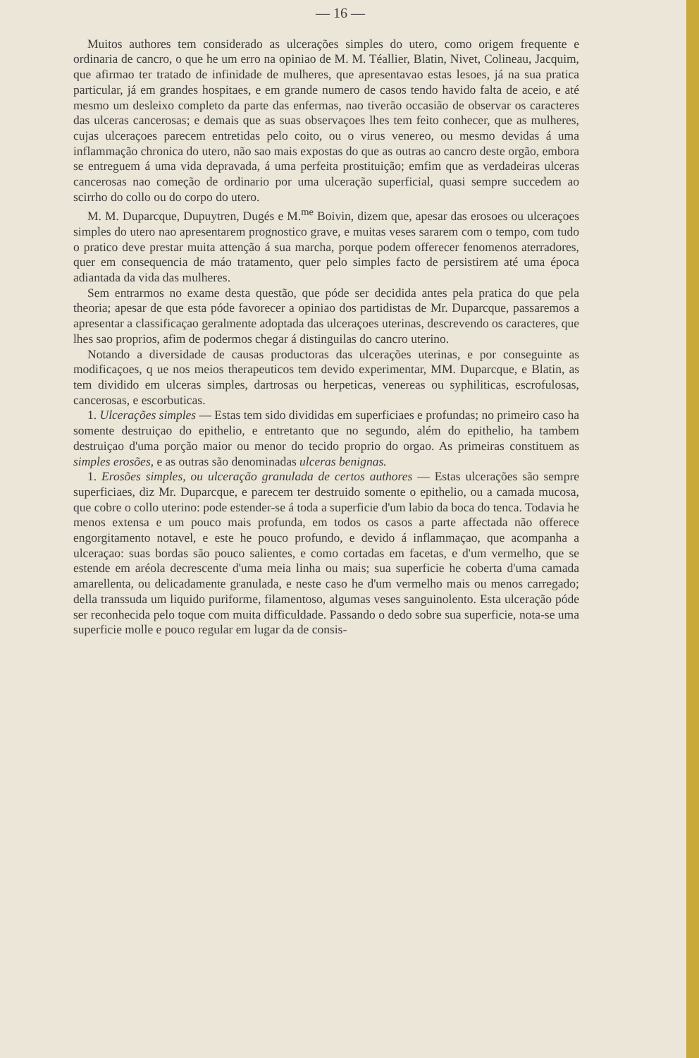— 16 —
Muitos authores tem considerado as ulcerações simples do utero, como origem frequente e ordinaria de cancro, o que he um erro na opiniao de M. M. Téallier, Blatin, Nivet, Colineau, Jacquim, que afirmao ter tratado de infinidade de mulheres, que apresentavao estas lesoes, já na sua pratica particular, já em grandes hospitaes, e em grande numero de casos tendo havido falta de aceio, e até mesmo um desleixo completo da parte das enfermas, nao tiverão occasião de observar os caracteres das ulceras cancerosas; e demais que as suas observaçoes lhes tem feito conhecer, que as mulheres, cujas ulceraçoes parecem entretidas pelo coito, ou o virus venereo, ou mesmo devidas á uma inflammação chronica do utero, não sao mais expostas do que as outras ao cancro deste orgão, embora se entreguem á uma vida depravada, á uma perfeita prostituição; emfim que as verdadeiras ulceras cancerosas nao começão de ordinario por uma ulceração superficial, quasi sempre succedem ao scirrho do collo ou do corpo do utero.
M. M. Duparcque, Dupuytren, Dugés e M.<sup>me</sup> Boivin, dizem que, apesar das erosoes ou ulceraçoes simples do utero nao apresentarem prognostico grave, e muitas veses sararem com o tempo, com tudo o pratico deve prestar muita attenção á sua marcha, porque podem offerecer fenomenos aterradores, quer em consequencia de máo tratamento, quer pelo simples facto de persistirem até uma época adiantada da vida das mulheres.
Sem entrarmos no exame desta questão, que póde ser decidida antes pela pratica do que pela theoria; apesar de que esta póde favorecer a opiniao dos partidistas de Mr. Duparcque, passaremos a apresentar a classificaçao geralmente adoptada das ulceraçoes uterinas, descrevendo os caracteres, que lhes sao proprios, afim de podermos chegar á distinguilas do cancro uterino.
Notando a diversidade de causas productoras das ulcerações uterinas, e por conseguinte as modificaçoes, q ue nos meios therapeuticos tem devido experimentar, MM. Duparcque, e Blatin, as tem dividido em ulceras simples, dartrosas ou herpeticas, venereas ou syphiliticas, escrofulosas, cancerosas, e escorbuticas.
1. Ulcerações simples — Estas tem sido divididas em superficiaes e profundas; no primeiro caso ha somente destruiçao do epithelio, e entretanto que no segundo, além do epithelio, ha tambem destruiçao d'uma porção maior ou menor do tecido proprio do orgao. As primeiras constituem as simples erosões, e as outras são denominadas ulceras benignas.
1. Erosões simples, ou ulceração granulada de certos authores — Estas ulcerações são sempre superficiaes, diz Mr. Duparcque, e parecem ter destruido somente o epithelio, ou a camada mucosa, que cobre o collo uterino: pode estender-se á toda a superficie d'um labio da boca do tenca. Todavia he menos extensa e um pouco mais profunda, em todos os casos a parte affectada não offerece engorgitamento notavel, e este he pouco profundo, e devido á inflammaçao, que acompanha a ulceraçao: suas bordas são pouco salientes, e como cortadas em facetas, e d'um vermelho, que se estende em aréola decrescente d'uma meia linha ou mais; sua superficie he coberta d'uma camada amarellenta, ou delicadamente granulada, e neste caso he d'um vermelho mais ou menos carregado; della transsuda um liquido puriforme, filamentoso, algumas veses sanguinolento. Esta ulceração póde ser reconhecida pelo toque com muita difficuldade. Passando o dedo sobre sua superficie, nota-se uma superficie molle e pouco regular em lugar da de consis-